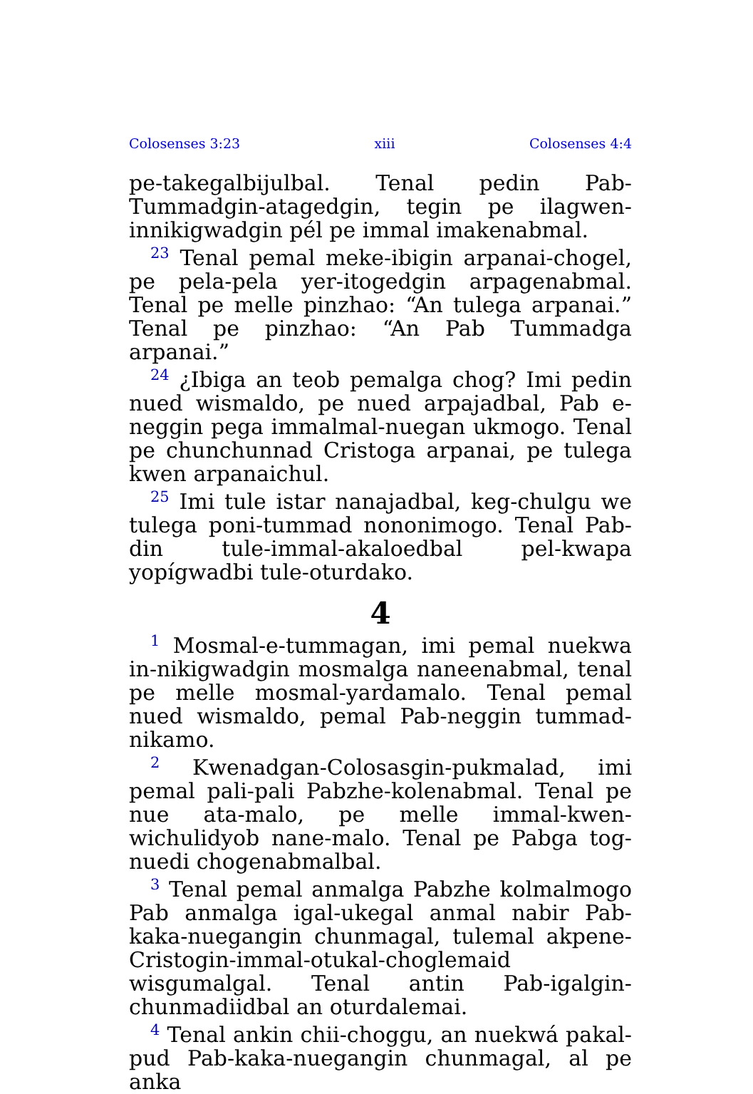Colosenses 3:23 xiii Colosenses 4:4
pe-takegalbijulbal. Tenal pedin Pab-Tummadgin-atagedgin, tegin pe ilagwen-innikigwadgin pél pe immal imakenabmal.
<sup>23</sup> Tenal pemal meke-ibigin arpanai-chogel, pe pela-pela yer-itogedgin arpagenabmal. Tenal pe melle pinzhao: “An tulega arpanai.” Tenal pe pinzhao: “An Pab Tummadga arpanai.”
<sup>24</sup> ¿Ibiga an teob pemalga chog? Imi pedin nued wismaldo, pe nued arpajadbal, Pab e-neggin pega immalmal-nuegan ukmogo. Tenal pe chunchunnad Cristoga arpanai, pe tulega kwen arpanaichul.
<sup>25</sup> Imi tule istar nanajadbal, keg-chulgu we tulega poni-tummad nononimogo. Tenal Pab-din tule-immal-akaloedbal pel-kwapa yopígwadbi tule-oturdako.
4
<sup>1</sup> Mosmal-e-tummagan, imi pemal nuekwa in-nikigwadgin mosmalga naneenabmal, tenal pe melle mosmal-yardamalo. Tenal pemal nued wismaldo, pemal Pab-neggin tummad-nikamo.
<sup>2</sup> Kwenadgan-Colosasgin-pukmalad, imi pemal pali-pali Pabzhe-kolenabmal. Tenal pe nue ata-malo, pe melle immal-kwen-wichulidyob nane-malo. Tenal pe Pabga tog-nuedi chogenabmalbal.
<sup>3</sup> Tenal pemal anmalga Pabzhe kolmalmogo Pab anmalga igal-ukegal anmal nabir Pab-kaka-nuegangin chunmagal, tulemal akpene-Cristogin-immal-otukal-choglemaid wisgumalgal. Tenal antin Pab-igalgin-chunmadiidbal an oturdalemai.
<sup>4</sup> Tenal ankin chii-choggu, an nuekwá pakal-pud Pab-kaka-nuegangin chunmagal, al pe anka